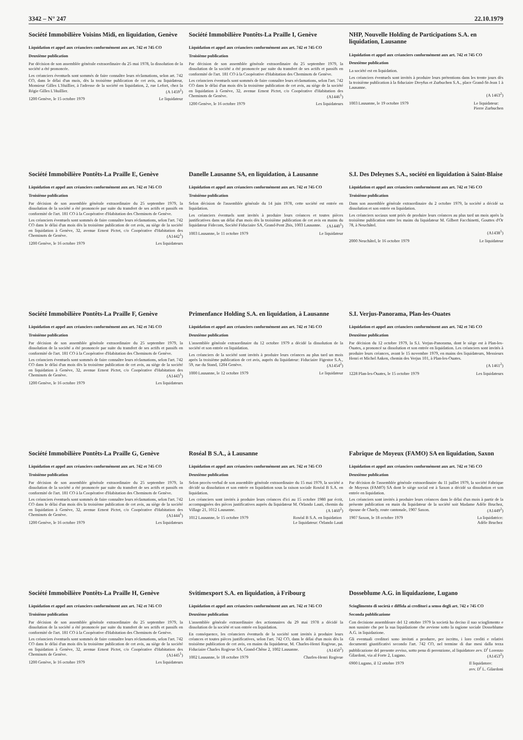3342 – N° 247 22.10.1979
Société Immobilière Voisins Midi, en liquidation, Genève
Liquidation et appel aux créanciers conformément aux art. 742 et 745 CO
Deuxième publication
Par décision de son assemblée générale extraordinaire du 25 mai 1978, la dissolution de la société a été prononcée.
Les créanciers éventuels sont sommés de faire connaître leurs réclamations, selon art. 742 CO, dans le délai d'un mois, dès la troisième publication de cet avis, au liquidateur, Monsieur Gilles L'Huillier, à l'adresse de la société en liquidation, 2, rue Lefort, chez la Régie Gilles L'Huillier. (A 1459<sup>2</sup>)
1200 Genève, le 15 octobre 1979 Le liquidateur
Société Immobilière Pontêts-La Praille I, Genève
Liquidation et appel aux créanciers conformément aux art. 742 et 745 CO
Troisième publication
Par décision de son assemblée générale extraordinaire du 25 septembre 1979, la dissolution de la société a été prononcée par suite du transfert de ses actifs et passifs en conformité de l'art. 181 CO à la Coopérative d'Habitation des Cheminots de Genève.
Les créanciers éventuels sont sommés de faire connaître leurs réclamations, selon l'art. 742 CO dans le délai d'un mois dès la troisième publication de cet avis, au siège de la société en liquidation à Genève, 32, avenue Ernest Pictet, c/o Coopérative d'Habitation des Cheminots de Genève. (A1446<sup>1</sup>)
1200 Genève, le 16 octobre 1979 Les liquidateurs
NHP, Nouvelle Holding de Participations S.A. en liquidation, Lausanne
Liquidation et appel aux créanciers conformément aux art. 742 et 745 CO
Deuxième publication
La société est en liquidation.
Les créanciers éventuels sont invités à produire leurs prétentions dans les trente jours dès la troisième publication à la fiduciaire Dreyfus et Zurbuchen S.A., place Grand-St-Jean 1 à Lausanne.
(A 1463<sup>2</sup>)
1003 Lausanne, le 19 octobre 1979 Le liquidateur:
Pierre Zurbuchen
Société Immobilière Pontêts-La Praille E, Genève
Liquidation et appel aux créanciers conformément aux art. 742 et 745 CO
Troisième publication
Par décision de son assemblée générale extraordinaire du 25 septembre 1979, la dissolution de la société a été prononcée par suite du transfert de ses actifs et passifs en conformité de l'art. 181 CO à la Coopérative d'Habitation des Cheminots de Genève.
Les créanciers éventuels sont sommés de faire connaître leurs réclamations, selon l'art. 742 CO dans le délai d'un mois dès la troisième publication de cet avis, au siège de la société en liquidation à Genève, 32, avenue Ernest Pictet, c/o Coopérative d'Habitation des Cheminots de Genève. (A1442<sup>1</sup>)
1200 Genève, le 16 octobre 1979 Les liquidateurs
Danelle Lausanne SA, en liquidation, à Lausanne
Liquidation et appel aux créanciers conformément aux art. 742 et 745 CO
Troisième publication
Selon décision de l'assemblée générale du 14 juin 1978, cette société est entrée en liquidation.
Les créanciers éventuels sont invités à produire leurs créances et toutes pièces justificatives dans un délai d'un mois dès la troisième publication de cet avis en mains du liquidateur Fidecom, Société Fiduciaire SA, Grand-Pont 2bis, 1003 Lausanne. (A1440<sup>1</sup>)
1003 Lausanne, le 11 octobre 1979 Le liquidateur
S.I. Des Deleynes S.A., société en liquidation à Saint-Blaise
Liquidation et appel aux créanciers conformément aux art. 742 et 745 CO
Troisième publication
Dans son assemblée générale extraordinaire du 2 octobre 1979, la société a décidé sa dissolution et son entrée en liquidation.
Les créanciers sociaux sont priés de produire leurs créances au plus tard un mois après la troisième publication entre les mains du liquidateur M. Gilbert Facchinetti, Gouttes d'Or 78, à Neuchâtel.
(A1438<sup>1</sup>)
2000 Neuchâtel, le 16 octobre 1979 Le liquidateur
Société Immobilière Pontêts-La Praille F, Genève
Liquidation et appel aux créanciers conformément aux art. 742 et 745 CO
Troisième publication
Par décision de son assemblée générale extraordinaire du 25 septembre 1979, la dissolution de la société a été prononcée par suite du transfert de ses actifs et passifs en conformité de l'art. 181 CO à la Coopérative d'Habitation des Cheminots de Genève.
Les créanciers éventuels sont sommés de faire connaître leurs réclamations, selon l'art. 742 CO dans le délai d'un mois dès la troisième publication de cet avis, au siège de la société en liquidation à Genève, 32, avenue Ernest Pictet, c/o Coopérative d'Habitation des Cheminots de Genève. (A1443<sup>1</sup>)
1200 Genève, le 16 octobre 1979 Les liquidateurs
Primenfance Holding S.A. en liquidation, à Lausanne
Liquidation et appel aux créanciers conformément aux art. 742 et 745 CO
Deuxième publication
L'assemblée générale extraordinaire du 12 octobre 1979 a décidé la dissolution de la société et son entrée en liquidation.
Les créanciers de la société sont invités à produire leurs créances au plus tard un mois après la troisième publication de cet avis, auprès du liquidateur: Fiduciaire Figestor S.A., 59, rue du Stand, 1204 Genève. (A1454<sup>2</sup>)
1000 Lausanne, le 12 octobre 1979 Le liquidateur
S.I. Verjus-Panorama, Plan-les-Ouates
Liquidation et appel aux créanciers conformément aux art. 742 et 745 CO
Deuxième publication
Par décision du 12 octobre 1979, la S.I. Verjus-Panorama, dont le siège est à Plan-les-Ouates, a prononcé sa dissolution et son entrée en liquidation. Les créanciers sont invités à produire leurs créances, avant le 15 novembre 1979, en mains des liquidateurs, Messieurs Henri et Michel Anken, chemin des Verjus 101, à Plan-les-Ouates.
(A 1461<sup>2</sup>)
1228 Plan-les-Ouates, le 15 octobre 1979 Les liquidateurs
Société Immobilière Pontêts-La Praille G, Genève
Liquidation et appel aux créanciers conformément aux art. 742 et 745 CO
Troisième publication
Par décision de son assemblée générale extraordinaire du 25 septembre 1979, la dissolution de la société a été prononcée par suite du transfert de ses actifs et passifs en conformité de l'art. 181 CO à la Coopérative d'Habitation des Cheminots de Genève.
Les créanciers éventuels sont sommés de faire connaître leurs réclamations, selon l'art. 742 CO dans le délai d'un mois dès la troisième publication de cet avis, au siège de la société en liquidation à Genève, 32, avenue Ernest Pictet, c/o Coopérative d'Habitation des Cheminots de Genève. (A1444<sup>1</sup>)
1200 Genève, le 16 octobre 1979 Les liquidateurs
Roséal B S.A., à Lausanne
Liquidation et appel aux créanciers conformément aux art. 742 et 745 CO
Deuxième publication
Selon procès-verbal de son assemblée générale extraordinaire du 15 mai 1979, la société a décidé sa dissolution et son entrée en liquidation sous la raison sociale Roséal B S.A. en liquidation.
Les créanciers sont invités à produire leurs créances d'ici au 15 octobre 1980 par écrit, accompagnées des pièces justificatives auprès du liquidateur M. Orlando Lauti, chemin du Village 21, 1012 Lausanne. (A 1460<sup>2</sup>)
1012 Lausanne, le 15 octobre 1979 Roséal B S.A. en liquidation
Le liquidateur: Orlando Lauti
Fabrique de Moyeux (FAMO) SA en liquidation, Saxon
Liquidation et appel aux créanciers conformément aux art. 742 et 745 CO
Deuxième publication
Par décision de l'assemblée générale extraordinaire du 11 juillet 1979, la société Fabrique de Moyeux (FAMO) SA dont le siège social est à Saxon a décidé sa dissolution et son entrée en liquidation.
Les créanciers sont invités à produire leurs créances dans le délai d'un mois à partir de la présente publication en main du liquidateur de la société soit Madame Adèle Bruchez, épouse de Charly, route cantonale, 1907 Saxon. (A1449<sup>2</sup>)
1907 Saxon, le 18 octobre 1979 La liquidatrice:
Adèle Bruchez
Société Immobilière Pontêts-La Praille H, Genève
Liquidation et appel aux créanciers conformément aux art. 742 et 745 CO
Troisième publication
Par décision de son assemblée générale extraordinaire du 25 septembre 1979, la dissolution de la société a été prononcée par suite du transfert de ses actifs et passifs en conformité de l'art. 181 CO à la Coopérative d'Habitation des Cheminots de Genève.
Les créanciers éventuels sont sommés de faire connaître leurs réclamations, selon l'art. 742 CO dans le délai d'un mois dès la troisième publication de cet avis, au siège de la société en liquidation à Genève, 32, avenue Ernest Pictet, c/o Coopérative d'Habitation des Cheminots de Genève. (A1445<sup>1</sup>)
1200 Genève, le 16 octobre 1979 Les liquidateurs
Svitimexport S.A. en liquidation, à Fribourg
Liquidation et appel aux créanciers conformément aux art. 742 et 745 CO
Deuxième publication
L'assemblée générale extraordinaire des actionnaires du 29 mai 1978 a décidé la dissolution de la société et son entrée en liquidation.
En conséquence, les créanciers éventuels de la société sont invités à produire leurs créances et toutes pièces justificatives, selon l'art. 742 CO, dans le délai d'un mois dès la troisième publication de cet avis, en mains du liquidateur, M. Charles-Henri Rogivue, pa. Fiduciaire Charles Rogivue SA, Grand-Chêne 2, 1002 Lausanne. (A1450<sup>2</sup>)
1002 Lausanne, le 18 octobre 1979 Charles-Henri Rogivue
Dosseblume A.G. in liquidazione, Lugano
Scioglimento di società e diffida ai creditori a senso degli art. 742 e 745 CO
Seconda pubblicazione
Con decisione assembleare del 12 ottobre 1979 la società ha deciso il suo scioglimento e non sussiste che per la sua liquidazione che avviene sotto la ragione sociale Dosseblume A.G. in liquidazione.
Gli eventuali creditori sono invitati a produrre, per iscritto, i loro crediti e relativi documenti giustificativi secondo l'art. 742 CO, nel termine di due mesi dalla terza pubblicazione del presente avviso, sotto pena di perenzione, al liquidatore avv. D<sup>r</sup> Lorenzo Gilardoni, via al Forte 2, Lugano. (A1453<sup>2</sup>)
6900 Lugano, il 12 ottobre 1979 Il liquidatore:
avv. D<sup>r</sup> L. Gilardoni